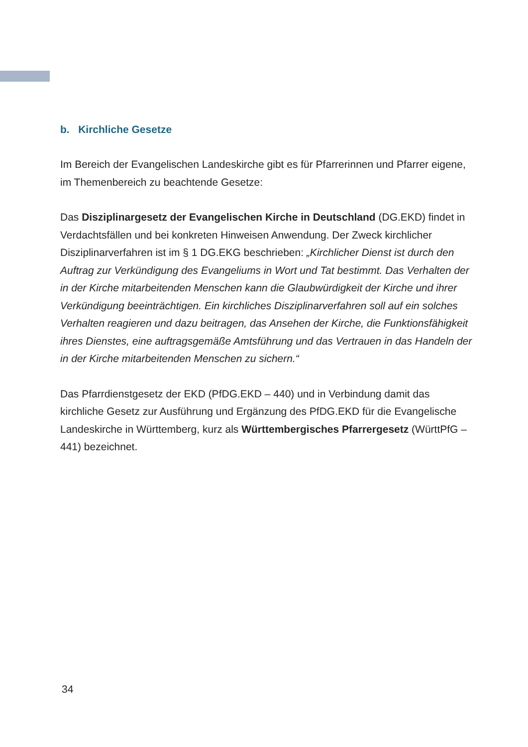b. Kirchliche Gesetze
Im Bereich der Evangelischen Landeskirche gibt es für Pfarrerinnen und Pfarrer eigene, im Themenbereich zu beachtende Gesetze:
Das Disziplinargesetz der Evangelischen Kirche in Deutschland (DG.EKD) findet in Verdachtsfällen und bei konkreten Hinweisen Anwendung. Der Zweck kirchlicher Disziplinarverfahren ist im § 1 DG.EKG beschrieben: „Kirchlicher Dienst ist durch den Auftrag zur Verkündigung des Evangeliums in Wort und Tat bestimmt. Das Verhalten der in der Kirche mitarbeitenden Menschen kann die Glaubwürdigkeit der Kirche und ihrer Verkündigung beeinträchtigen. Ein kirchliches Disziplinarverfahren soll auf ein solches Verhalten reagieren und dazu beitragen, das Ansehen der Kirche, die Funktionsfähigkeit ihres Dienstes, eine auftragsgemäße Amtsführung und das Vertrauen in das Handeln der in der Kirche mitarbeitenden Menschen zu sichern.“
Das Pfarrdienstgesetz der EKD (PfDG.EKD – 440) und in Verbindung damit das kirchliche Gesetz zur Ausführung und Ergänzung des PfDG.EKD für die Evange­lische Landeskirche in Württemberg, kurz als Württembergisches Pfarrergesetz (WürttPfG – 441) bezeichnet.
34